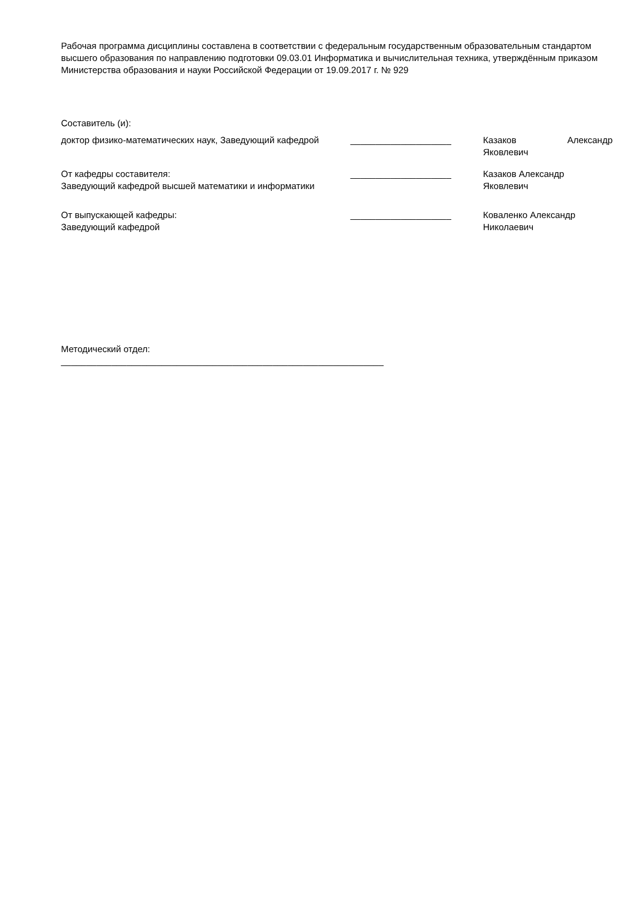Рабочая программа дисциплины составлена в соответствии с федеральным государственным образовательным стандартом высшего образования по направлению подготовки 09.03.01 Информатика и вычислительная техника, утверждённым приказом Министерства образования и науки Российской Федерации от 19.09.2017 г. № 929
Составитель (и):
доктор физико-математических наук, Заведующий кафедрой
____________________ Казаков Александр
Яковлевич
От кафедры составителя:
Заведующий кафедрой высшей математики и информатики
____________________ Казаков Александр
Яковлевич
От выпускающей кафедры:
Заведующий кафедрой
____________________ Коваленко Александр
Николаевич
Методический отдел:
________________________________________________________________